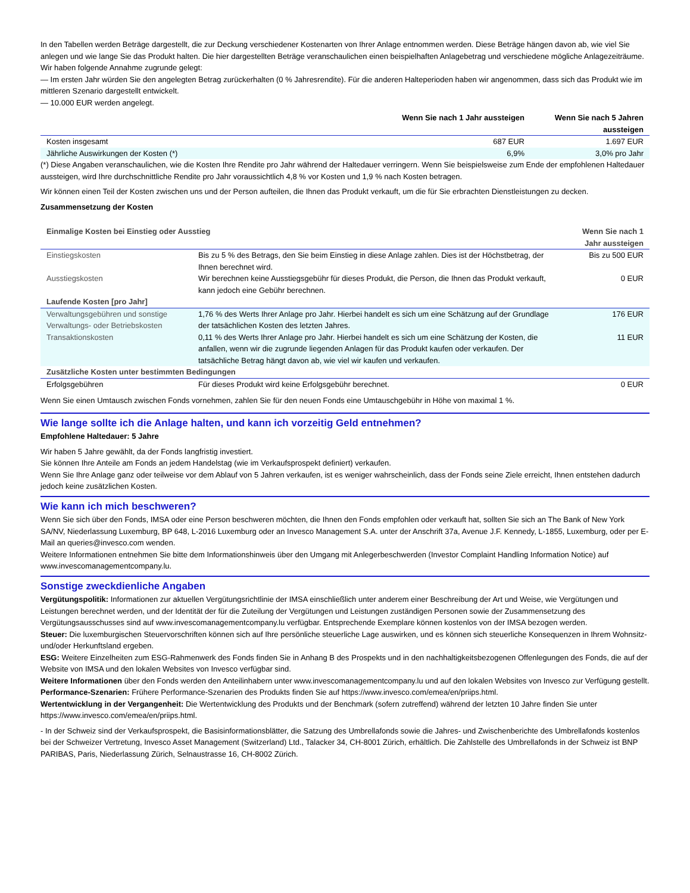In den Tabellen werden Beträge dargestellt, die zur Deckung verschiedener Kostenarten von Ihrer Anlage entnommen werden. Diese Beträge hängen davon ab, wie viel Sie anlegen und wie lange Sie das Produkt halten. Die hier dargestellten Beträge veranschaulichen einen beispielhaften Anlagebetrag und verschiedene mögliche Anlagezeiträume.
Wir haben folgende Annahme zugrunde gelegt:
— Im ersten Jahr würden Sie den angelegten Betrag zurückerhalten (0 % Jahresrendite). Für die anderen Halteperioden haben wir angenommen, dass sich das Produkt wie im mittleren Szenario dargestellt entwickelt.
— 10.000 EUR werden angelegt.
| | Wenn Sie nach 1 Jahr aussteigen | Wenn Sie nach 5 Jahren aussteigen |
| --- | --- | --- |
| Kosten insgesamt | 687 EUR | 1.697 EUR |
| Jährliche Auswirkungen der Kosten (*) | 6,9% | 3,0% pro Jahr |
(*) Diese Angaben veranschaulichen, wie die Kosten Ihre Rendite pro Jahr während der Haltedauer verringern. Wenn Sie beispielsweise zum Ende der empfohlenen Haltedauer aussteigen, wird Ihre durchschnittliche Rendite pro Jahr voraussichtlich 4,8 % vor Kosten und 1,9 % nach Kosten betragen.
Wir können einen Teil der Kosten zwischen uns und der Person aufteilen, die Ihnen das Produkt verkauft, um die für Sie erbrachten Dienstleistungen zu decken.
Zusammensetzung der Kosten
| Einmalige Kosten bei Einstieg oder Ausstieg | | Wenn Sie nach 1 Jahr aussteigen |
| Einstiegskosten | Bis zu 5 % des Betrags, den Sie beim Einstieg in diese Anlage zahlen. Dies ist der Höchstbetrag, der Ihnen berechnet wird. | Bis zu 500 EUR |
| Ausstiegskosten | Wir berechnen keine Ausstiegsgebühr für dieses Produkt, die Person, die Ihnen das Produkt verkauft, kann jedoch eine Gebühr berechnen. | 0 EUR |
| Laufende Kosten [pro Jahr] | | |
| Verwaltungsgebühren und sonstige Verwaltungs- oder Betriebskosten | 1,76 % des Werts Ihrer Anlage pro Jahr. Hierbei handelt es sich um eine Schätzung auf der Grundlage der tatsächlichen Kosten des letzten Jahres. | 176 EUR |
| Transaktionskosten | 0,11 % des Werts Ihrer Anlage pro Jahr. Hierbei handelt es sich um eine Schätzung der Kosten, die anfallen, wenn wir die zugrunde liegenden Anlagen für das Produkt kaufen oder verkaufen. Der tatsächliche Betrag hängt davon ab, wie viel wir kaufen und verkaufen. | 11 EUR |
| Zusätzliche Kosten unter bestimmten Bedingungen | | |
| Erfolgsgebühren | Für dieses Produkt wird keine Erfolgsgebühr berechnet. | 0 EUR |
Wenn Sie einen Umtausch zwischen Fonds vornehmen, zahlen Sie für den neuen Fonds eine Umtauschgebühr in Höhe von maximal 1 %.
Wie lange sollte ich die Anlage halten, und kann ich vorzeitig Geld entnehmen?
Empfohlene Haltedauer: 5 Jahre
Wir haben 5 Jahre gewählt, da der Fonds langfristig investiert.
Sie können Ihre Anteile am Fonds an jedem Handelstag (wie im Verkaufsprospekt definiert) verkaufen.
Wenn Sie Ihre Anlage ganz oder teilweise vor dem Ablauf von 5 Jahren verkaufen, ist es weniger wahrscheinlich, dass der Fonds seine Ziele erreicht, Ihnen entstehen dadurch jedoch keine zusätzlichen Kosten.
Wie kann ich mich beschweren?
Wenn Sie sich über den Fonds, IMSA oder eine Person beschweren möchten, die Ihnen den Fonds empfohlen oder verkauft hat, sollten Sie sich an The Bank of New York SA/NV, Niederlassung Luxemburg, BP 648, L-2016 Luxemburg oder an Invesco Management S.A. unter der Anschrift 37a, Avenue J.F. Kennedy, L-1855, Luxemburg, oder per E-Mail an queries@invesco.com wenden.
Weitere Informationen entnehmen Sie bitte dem Informationshinweis über den Umgang mit Anlegerbeschwerden (Investor Complaint Handling Information Notice) auf www.invescomanagementcompany.lu.
Sonstige zweckdienliche Angaben
Vergütungspolitik: Informationen zur aktuellen Vergütungsrichtlinie der IMSA einschließlich unter anderem einer Beschreibung der Art und Weise, wie Vergütungen und Leistungen berechnet werden, und der Identität der für die Zuteilung der Vergütungen und Leistungen zuständigen Personen sowie der Zusammensetzung des Vergütungsausschusses sind auf www.invescomanagementcompany.lu verfügbar. Entsprechende Exemplare können kostenlos von der IMSA bezogen werden.
Steuer: Die luxemburgischen Steuervorschriften können sich auf Ihre persönliche steuerliche Lage auswirken, und es können sich steuerliche Konsequenzen in Ihrem Wohnsitz- und/oder Herkunftsland ergeben.
ESG: Weitere Einzelheiten zum ESG-Rahmenwerk des Fonds finden Sie in Anhang B des Prospekts und in den nachhaltigkeitsbezogenen Offenlegungen des Fonds, die auf der Website von IMSA und den lokalen Websites von Invesco verfügbar sind.
Weitere Informationen über den Fonds werden den Anteilinhabern unter www.invescomanagementcompany.lu und auf den lokalen Websites von Invesco zur Verfügung gestellt.
Performance-Szenarien: Frühere Performance-Szenarien des Produkts finden Sie auf https://www.invesco.com/emea/en/priips.html.
Wertentwicklung in der Vergangenheit: Die Wertentwicklung des Produkts und der Benchmark (sofern zutreffend) während der letzten 10 Jahre finden Sie unter https://www.invesco.com/emea/en/priips.html.
- In der Schweiz sind der Verkaufsprospekt, die Basisinformationsblätter, die Satzung des Umbrellafonds sowie die Jahres- und Zwischenberichte des Umbrellafonds kostenlos bei der Schweizer Vertretung, Invesco Asset Management (Switzerland) Ltd., Talacker 34, CH-8001 Zürich, erhältlich. Die Zahlstelle des Umbrellafonds in der Schweiz ist BNP PARIBAS, Paris, Niederlassung Zürich, Selnaustrasse 16, CH-8002 Zürich.